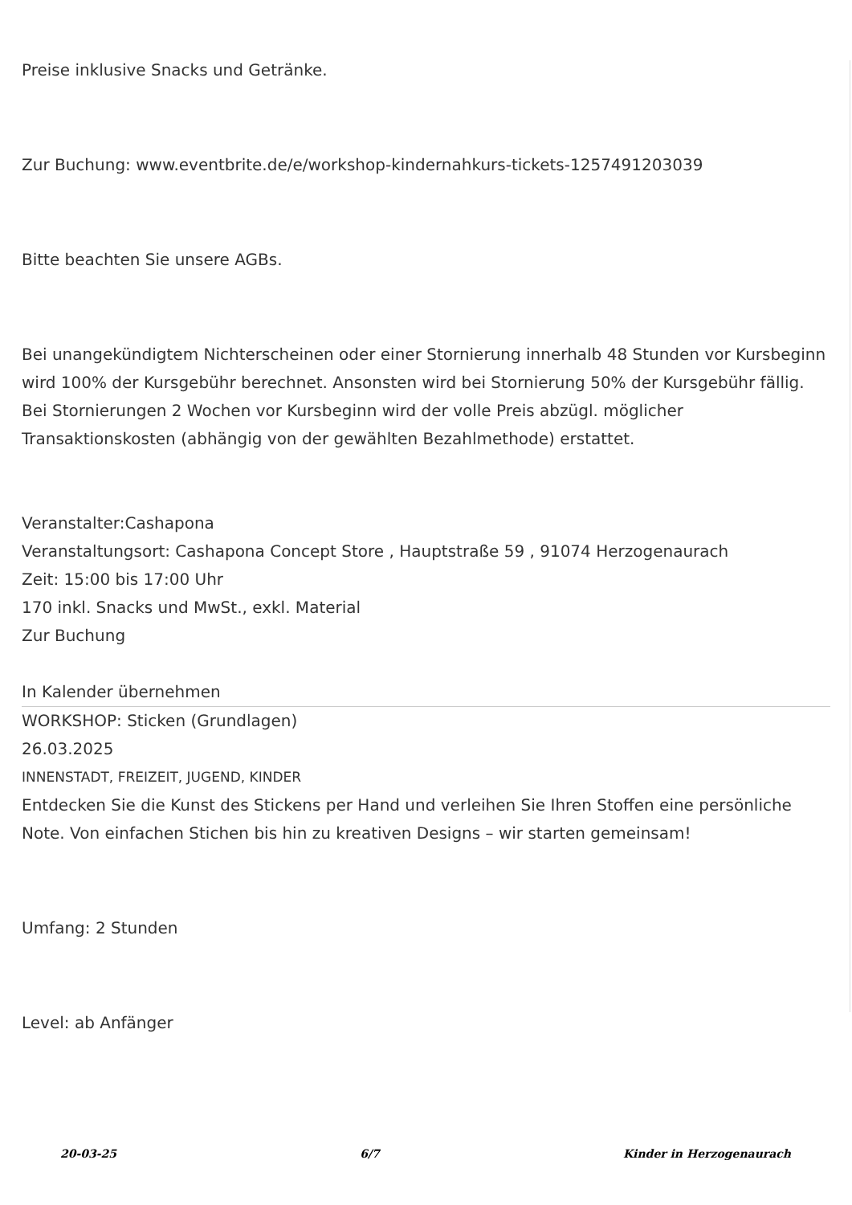Preise inklusive Snacks und Getränke.
Zur Buchung: www.eventbrite.de/e/workshop-kindernahkurs-tickets-1257491203039
Bitte beachten Sie unsere AGBs.
Bei unangekündigtem Nichterscheinen oder einer Stornierung innerhalb 48 Stunden vor Kursbeginn wird 100% der Kursgebühr berechnet. Ansonsten wird bei Stornierung 50% der Kursgebühr fällig. Bei Stornierungen 2 Wochen vor Kursbeginn wird der volle Preis abzügl. möglicher Transaktionskosten (abhängig von der gewählten Bezahlmethode) erstattet.
Veranstalter:Cashapona
Veranstaltungsort: Cashapona Concept Store , Hauptstraße 59 , 91074 Herzogenaurach
Zeit: 15:00 bis 17:00 Uhr
170 inkl. Snacks und MwSt., exkl. Material
Zur Buchung
In Kalender übernehmen
WORKSHOP: Sticken (Grundlagen)
26.03.2025
INNENSTADT, FREIZEIT, JUGEND, KINDER
Entdecken Sie die Kunst des Stickens per Hand und verleihen Sie Ihren Stoffen eine persönliche Note. Von einfachen Stichen bis hin zu kreativen Designs – wir starten gemeinsam!
Umfang: 2 Stunden
Level: ab Anfänger
20-03-25 6/7 Kinder in Herzogenaurach